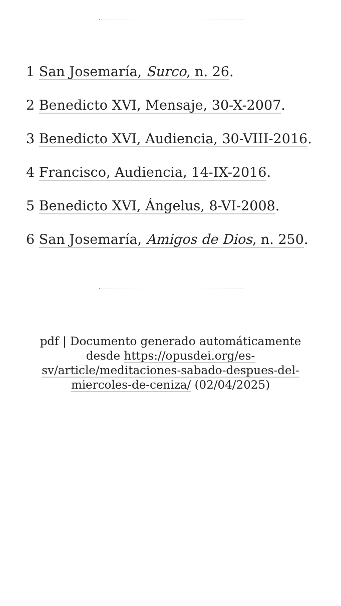1 San Josemaría, Surco, n. 26.
2 Benedicto XVI, Mensaje, 30-X-2007.
3 Benedicto XVI, Audiencia, 30-VIII-2016.
4 Francisco, Audiencia, 14-IX-2016.
5 Benedicto XVI, Ángelus, 8-VI-2008.
6 San Josemaría, Amigos de Dios, n. 250.
pdf | Documento generado automáticamente desde https://opusdei.org/es-sv/article/meditaciones-sabado-despues-del-miercoles-de-ceniza/ (02/04/2025)